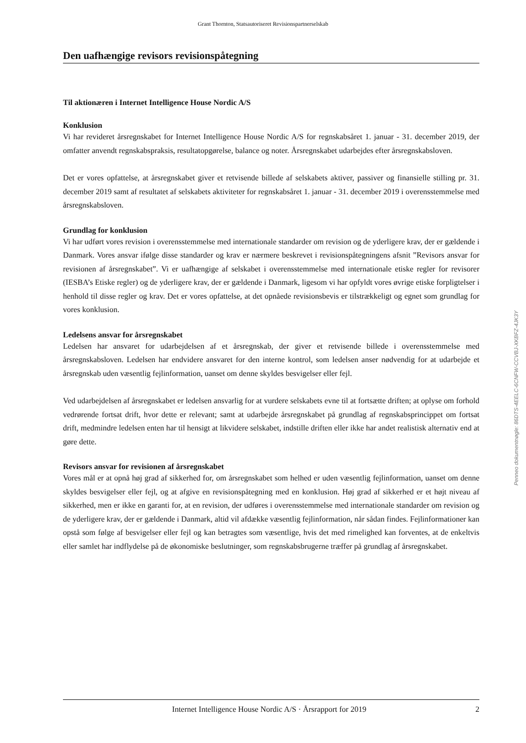Grant Thornton, Statsautoriseret Revisionspartnerselskab
Den uafhængige revisors revisionspåtegning
Til aktionæren i Internet Intelligence House Nordic A/S
Konklusion
Vi har revideret årsregnskabet for Internet Intelligence House Nordic A/S for regnskabsåret 1. januar - 31. december 2019, der omfatter anvendt regnskabspraksis, resultatopgørelse, balance og noter. Årsregnskabet udarbejdes efter årsregnskabsloven.
Det er vores opfattelse, at årsregnskabet giver et retvisende billede af selskabets aktiver, passiver og finansielle stilling pr. 31. december 2019 samt af resultatet af selskabets aktiviteter for regnskabsåret 1. januar - 31. december 2019 i overensstemmelse med årsregnskabsloven.
Grundlag for konklusion
Vi har udført vores revision i overensstemmelse med internationale standarder om revision og de yderligere krav, der er gældende i Danmark. Vores ansvar ifølge disse standarder og krav er nærmere beskrevet i revisionspåtegningens afsnit ”Revisors ansvar for revisionen af årsregnskabet”. Vi er uafhængige af selskabet i overensstemmelse med internationale etiske regler for revisorer (IESBA’s Etiske regler) og de yderligere krav, der er gældende i Danmark, ligesom vi har opfyldt vores øvrige etiske forpligtelser i henhold til disse regler og krav. Det er vores opfattelse, at det opnåede revisionsbevis er tilstrækkeligt og egnet som grundlag for vores konklusion.
Ledelsens ansvar for årsregnskabet
Ledelsen har ansvaret for udarbejdelsen af et årsregnskab, der giver et retvisende billede i overensstemmelse med årsregnskabsloven. Ledelsen har endvidere ansvaret for den interne kontrol, som ledelsen anser nødvendig for at udarbejde et årsregnskab uden væsentlig fejlinformation, uanset om denne skyldes besvigelser eller fejl.
Ved udarbejdelsen af årsregnskabet er ledelsen ansvarlig for at vurdere selskabets evne til at fortsætte driften; at oplyse om forhold vedrørende fortsat drift, hvor dette er relevant; samt at udarbejde årsregnskabet på grundlag af regnskabsprincippet om fortsat drift, medmindre ledelsen enten har til hensigt at likvidere selskabet, indstille driften eller ikke har andet realistisk alternativ end at gøre dette.
Revisors ansvar for revisionen af årsregnskabet
Vores mål er at opnå høj grad af sikkerhed for, om årsregnskabet som helhed er uden væsentlig fejlinformation, uanset om denne skyldes besvigelser eller fejl, og at afgive en revisionspåtegning med en konklusion. Høj grad af sikkerhed er et højt niveau af sikkerhed, men er ikke en garanti for, at en revision, der udføres i overensstemmelse med internationale standarder om revision og de yderligere krav, der er gældende i Danmark, altid vil afdække væsentlig fejlinformation, når sådan findes. Fejlinformationer kan opstå som følge af besvigelser eller fejl og kan betragtes som væsentlige, hvis det med rimelighed kan forventes, at de enkeltvis eller samlet har indflydelse på de økonomiske beslutninger, som regnskabsbrugerne træffer på grundlag af årsregnskabet.
Penneo dokumentnøgle: 86DTS-4EELC-6CNFW-CCVBJ-XKBFZ-4JK3Y
Internet Intelligence House Nordic A/S · Årsrapport for 2019 2